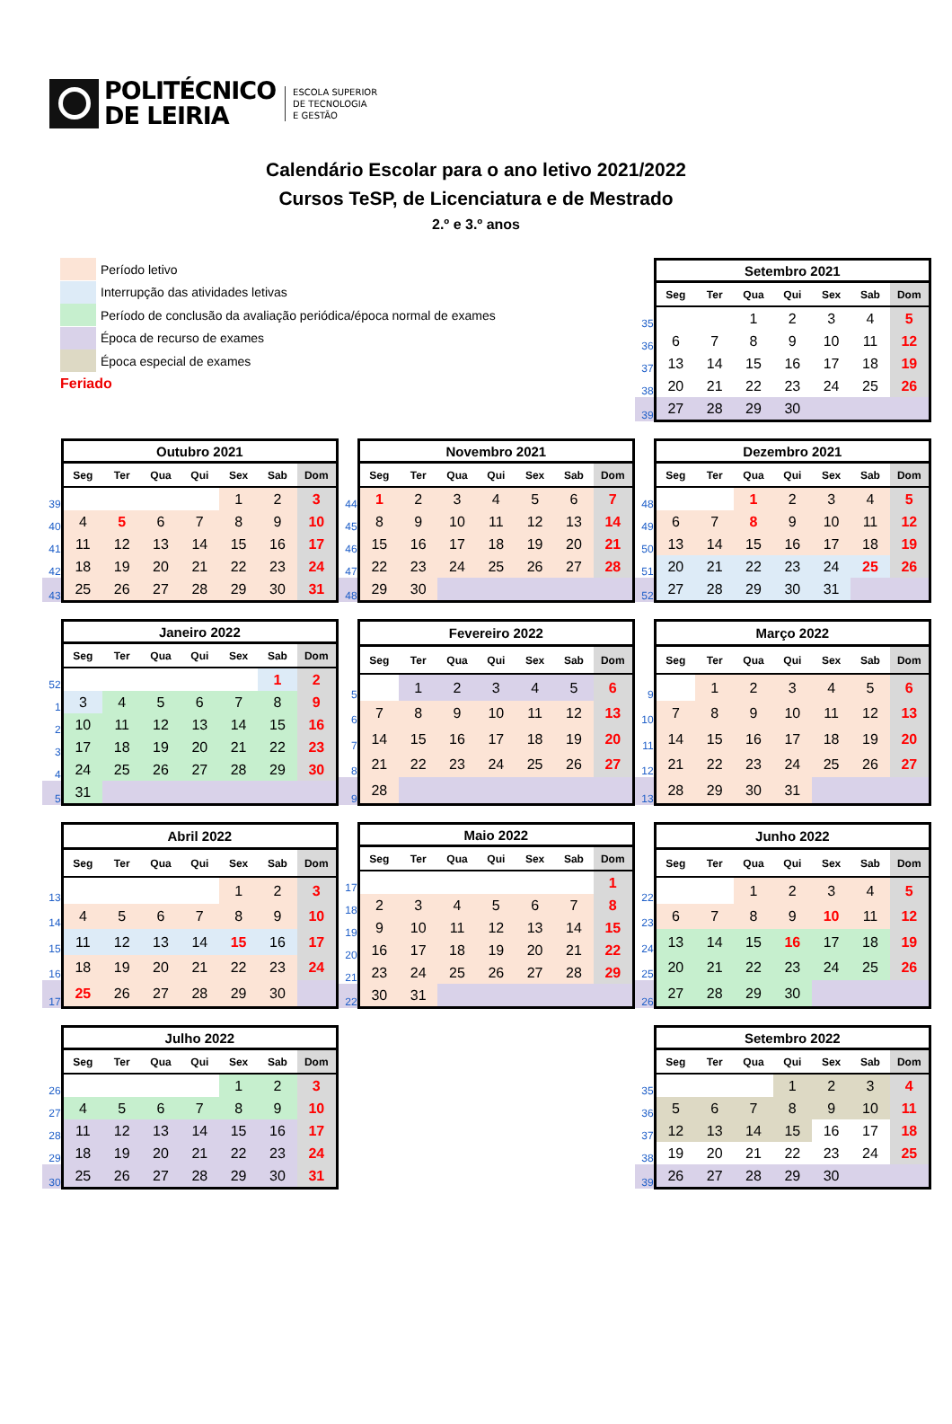POLITÉCNICO
DE LEIRIA
ESCOLA SUPERIOR
DE TECNOLOGIA
E GESTÃO
Calendário Escolar para o ano letivo 2021/2022
Cursos TeSP, de Licenciatura e de Mestrado
2.º e 3.º anos
Período letivo
Interrupção das atividades letivas
Período de conclusão da avaliação periódica/época normal de exames
Época de recurso de exames
Época especial de exames
Feriado
| | Setembro 2021 | | | | | | |
| | Seg | Ter | Qua | Qui | Sex | Sab | Dom |
| 35 | | | 1 | 2 | 3 | 4 | 5 |
| 36 | 6 | 7 | 8 | 9 | 10 | 11 | 12 |
| 37 | 13 | 14 | 15 | 16 | 17 | 18 | 19 |
| 38 | 20 | 21 | 22 | 23 | 24 | 25 | 26 |
| 39 | 27 | 28 | 29 | 30 | | | |
| | Outubro 2021 | | | | | | |
| | Seg | Ter | Qua | Qui | Sex | Sab | Dom |
| 39 | | | | | 1 | 2 | 3 |
| 40 | 4 | 5 | 6 | 7 | 8 | 9 | 10 |
| 41 | 11 | 12 | 13 | 14 | 15 | 16 | 17 |
| 42 | 18 | 19 | 20 | 21 | 22 | 23 | 24 |
| 43 | 25 | 26 | 27 | 28 | 29 | 30 | 31 |
| | Novembro 2021 | | | | | | |
| | Seg | Ter | Qua | Qui | Sex | Sab | Dom |
| 44 | 1 | 2 | 3 | 4 | 5 | 6 | 7 |
| 45 | 8 | 9 | 10 | 11 | 12 | 13 | 14 |
| 46 | 15 | 16 | 17 | 18 | 19 | 20 | 21 |
| 47 | 22 | 23 | 24 | 25 | 26 | 27 | 28 |
| 48 | 29 | 30 | | | | | |
| | Dezembro 2021 | | | | | | |
| | Seg | Ter | Qua | Qui | Sex | Sab | Dom |
| 48 | | | 1 | 2 | 3 | 4 | 5 |
| 49 | 6 | 7 | 8 | 9 | 10 | 11 | 12 |
| 50 | 13 | 14 | 15 | 16 | 17 | 18 | 19 |
| 51 | 20 | 21 | 22 | 23 | 24 | 25 | 26 |
| 52 | 27 | 28 | 29 | 30 | 31 | | |
| | Janeiro 2022 | | | | | | |
| | Seg | Ter | Qua | Qui | Sex | Sab | Dom |
| 52 | | | | | | 1 | 2 |
| 1 | 3 | 4 | 5 | 6 | 7 | 8 | 9 |
| 2 | 10 | 11 | 12 | 13 | 14 | 15 | 16 |
| 3 | 17 | 18 | 19 | 20 | 21 | 22 | 23 |
| 4 | 24 | 25 | 26 | 27 | 28 | 29 | 30 |
| 5 | 31 | | | | | | |
| | Fevereiro 2022 | | | | | | |
| | Seg | Ter | Qua | Qui | Sex | Sab | Dom |
| 5 | | 1 | 2 | 3 | 4 | 5 | 6 |
| 6 | 7 | 8 | 9 | 10 | 11 | 12 | 13 |
| 7 | 14 | 15 | 16 | 17 | 18 | 19 | 20 |
| 8 | 21 | 22 | 23 | 24 | 25 | 26 | 27 |
| 9 | 28 | | | | | | |
| | Março 2022 | | | | | | |
| | Seg | Ter | Qua | Qui | Sex | Sab | Dom |
| 9 | | 1 | 2 | 3 | 4 | 5 | 6 |
| 10 | 7 | 8 | 9 | 10 | 11 | 12 | 13 |
| 11 | 14 | 15 | 16 | 17 | 18 | 19 | 20 |
| 12 | 21 | 22 | 23 | 24 | 25 | 26 | 27 |
| 13 | 28 | 29 | 30 | 31 | | | |
| | Abril 2022 | | | | | | |
| | Seg | Ter | Qua | Qui | Sex | Sab | Dom |
| 13 | | | | | 1 | 2 | 3 |
| 14 | 4 | 5 | 6 | 7 | 8 | 9 | 10 |
| 15 | 11 | 12 | 13 | 14 | 15 | 16 | 17 |
| 16 | 18 | 19 | 20 | 21 | 22 | 23 | 24 |
| 17 | 25 | 26 | 27 | 28 | 29 | 30 | |
| | Maio 2022 | | | | | | |
| | Seg | Ter | Qua | Qui | Sex | Sab | Dom |
| 17 | | | | | | | 1 |
| 18 | 2 | 3 | 4 | 5 | 6 | 7 | 8 |
| 19 | 9 | 10 | 11 | 12 | 13 | 14 | 15 |
| 20 | 16 | 17 | 18 | 19 | 20 | 21 | 22 |
| 21 | 23 | 24 | 25 | 26 | 27 | 28 | 29 |
| 22 | 30 | 31 | | | | | |
| | Junho 2022 | | | | | | |
| | Seg | Ter | Qua | Qui | Sex | Sab | Dom |
| 22 | | | 1 | 2 | 3 | 4 | 5 |
| 23 | 6 | 7 | 8 | 9 | 10 | 11 | 12 |
| 24 | 13 | 14 | 15 | 16 | 17 | 18 | 19 |
| 25 | 20 | 21 | 22 | 23 | 24 | 25 | 26 |
| 26 | 27 | 28 | 29 | 30 | | | |
| | Julho 2022 | | | | | | |
| | Seg | Ter | Qua | Qui | Sex | Sab | Dom |
| 26 | | | | | 1 | 2 | 3 |
| 27 | 4 | 5 | 6 | 7 | 8 | 9 | 10 |
| 28 | 11 | 12 | 13 | 14 | 15 | 16 | 17 |
| 29 | 18 | 19 | 20 | 21 | 22 | 23 | 24 |
| 30 | 25 | 26 | 27 | 28 | 29 | 30 | 31 |
| | Setembro 2022 | | | | | | |
| | Seg | Ter | Qua | Qui | Sex | Sab | Dom |
| 35 | | | | 1 | 2 | 3 | 4 |
| 36 | 5 | 6 | 7 | 8 | 9 | 10 | 11 |
| 37 | 12 | 13 | 14 | 15 | 16 | 17 | 18 |
| 38 | 19 | 20 | 21 | 22 | 23 | 24 | 25 |
| 39 | 26 | 27 | 28 | 29 | 30 | | |